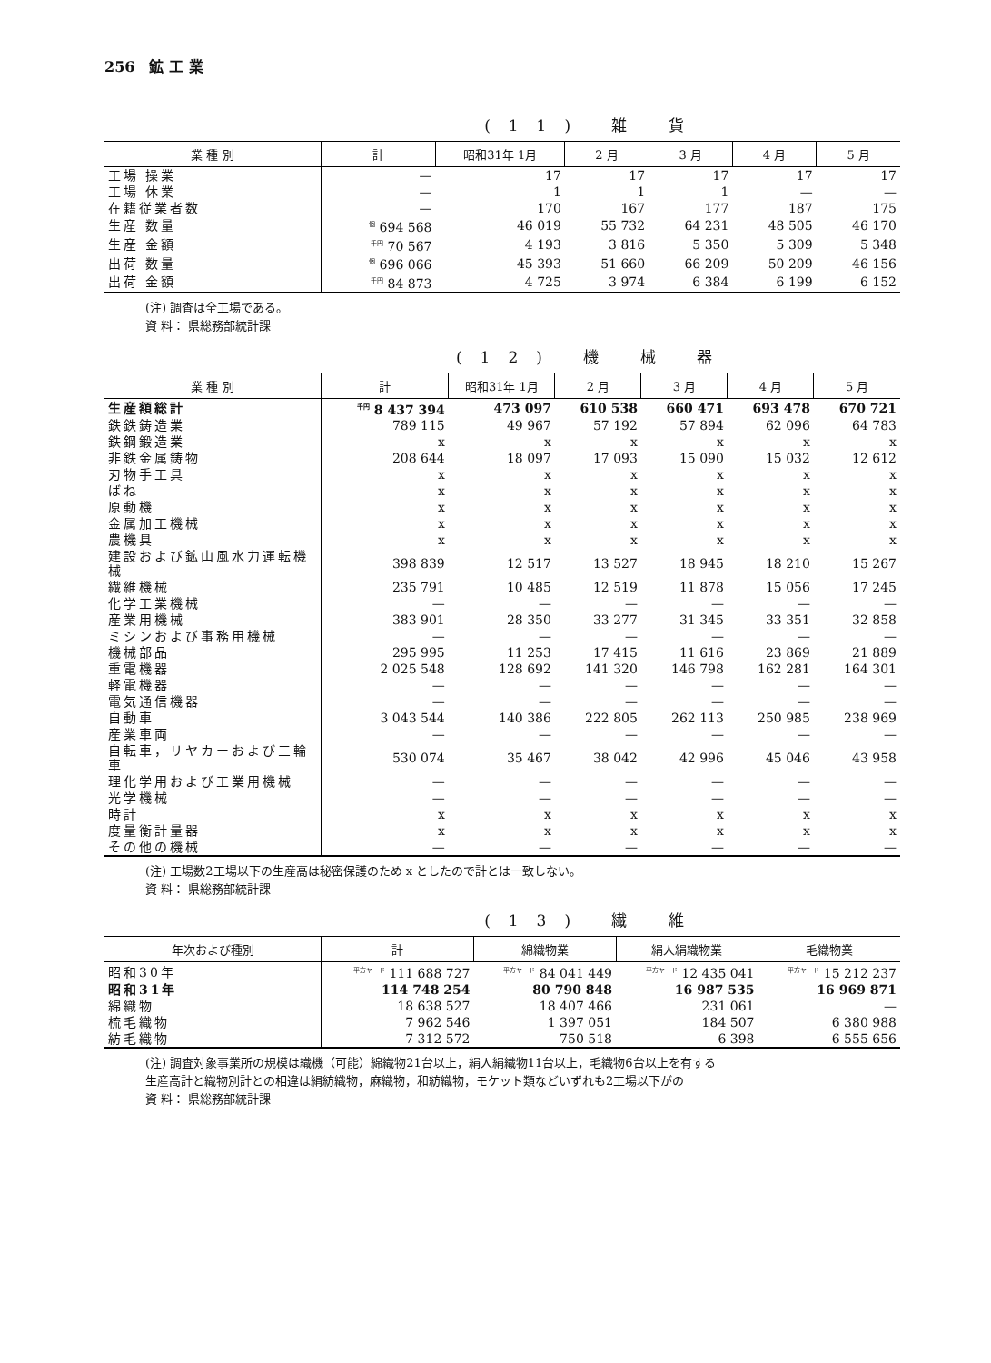256　鉱 工 業
(11) 雑 貨
| 業 種 別 | 計 | 昭和31年 1月 | 2 月 | 3 月 | 4 月 | 5 月 |
| --- | --- | --- | --- | --- | --- | --- |
| 工場 操業 | — | 17 | 17 | 17 | 17 | 17 |
| 工場 休業 | — | 1 | 1 | 1 | — | — |
| 在籍従業者数 | — | 170 | 167 | 177 | 187 | 175 |
| 生産 数量 | <sup>個</sup> 694 568 | 46 019 | 55 732 | 64 231 | 48 505 | 46 170 |
| 生産 金額 | <sup>千円</sup> 70 567 | 4 193 | 3 816 | 5 350 | 5 309 | 5 348 |
| 出荷 数量 | <sup>個</sup> 696 066 | 45 393 | 51 660 | 66 209 | 50 209 | 46 156 |
| 出荷 金額 | <sup>千円</sup> 84 873 | 4 725 | 3 974 | 6 384 | 6 199 | 6 152 |
(注) 調査は全工場である。
資 料： 県総務部統計課
(12) 機 械 器
| 業 種 別 | 計 | 昭和31年 1月 | 2 月 | 3 月 | 4 月 | 5 月 |
| --- | --- | --- | --- | --- | --- | --- |
| 生産額総計 | <sup>千円</sup> 8 437 394 | 473 097 | 610 538 | 660 471 | 693 478 | 670 721 |
| 鉄鉄鋳造業 | 789 115 | 49 967 | 57 192 | 57 894 | 62 096 | 64 783 |
| 鉄鋼鍛造業 | x | x | x | x | x | x |
| 非鉄金属鋳物 | 208 644 | 18 097 | 17 093 | 15 090 | 15 032 | 12 612 |
| 刃物手工具 | x | x | x | x | x | x |
| ばね | x | x | x | x | x | x |
| 原動機 | x | x | x | x | x | x |
| 金属加工機械 | x | x | x | x | x | x |
| 農機具 | x | x | x | x | x | x |
| 建設および鉱山風水力運転機械 | 398 839 | 12 517 | 13 527 | 18 945 | 18 210 | 15 267 |
| 繊維機械 | 235 791 | 10 485 | 12 519 | 11 878 | 15 056 | 17 245 |
| 化学工業機械 | — | — | — | — | — | — |
| 産業用機械 | 383 901 | 28 350 | 33 277 | 31 345 | 33 351 | 32 858 |
| ミシンおよび事務用機械 | — | — | — | — | — | — |
| 機械部品 | 295 995 | 11 253 | 17 415 | 11 616 | 23 869 | 21 889 |
| 重電機器 | 2 025 548 | 128 692 | 141 320 | 146 798 | 162 281 | 164 301 |
| 軽電機器 | — | — | — | — | — | — |
| 電気通信機器 | — | — | — | — | — | — |
| 自動車 | 3 043 544 | 140 386 | 222 805 | 262 113 | 250 985 | 238 969 |
| 産業車両 | — | — | — | — | — | — |
| 自転車，リヤカーおよび三輪車 | 530 074 | 35 467 | 38 042 | 42 996 | 45 046 | 43 958 |
| 理化学用および工業用機械 | — | — | — | — | — | — |
| 光学機械 | — | — | — | — | — | — |
| 時計 | x | x | x | x | x | x |
| 度量衡計量器 | x | x | x | x | x | x |
| その他の機械 | — | — | — | — | — | — |
(注) 工場数2工場以下の生産高は秘密保護のため x としたので計とは一致しない。
資 料： 県総務部統計課
(13) 繊 維
| 年次および種別 | 計 | 綿織物業 | 絹人絹織物業 | 毛織物業 |
| --- | --- | --- | --- | --- |
| 昭和30年 | <sup>平方ヤード</sup> 111 688 727 | <sup>平方ヤード</sup> 84 041 449 | <sup>平方ヤード</sup> 12 435 041 | <sup>平方ヤード</sup> 15 212 237 |
| 昭和31年 | 114 748 254 | 80 790 848 | 16 987 535 | 16 969 871 |
| 綿織物 | 18 638 527 | 18 407 466 | 231 061 | — |
| 梳毛織物 | 7 962 546 | 1 397 051 | 184 507 | 6 380 988 |
| 紡毛織物 | 7 312 572 | 750 518 | 6 398 | 6 555 656 |
(注) 調査対象事業所の規模は織機（可能）綿織物21台以上，絹人絹織物11台以上，毛織物6台以上を有する
生産高計と織物別計との相違は絹紡織物，麻織物，和紡織物，モケット類などいずれも2工場以下がの
資 料： 県総務部統計課